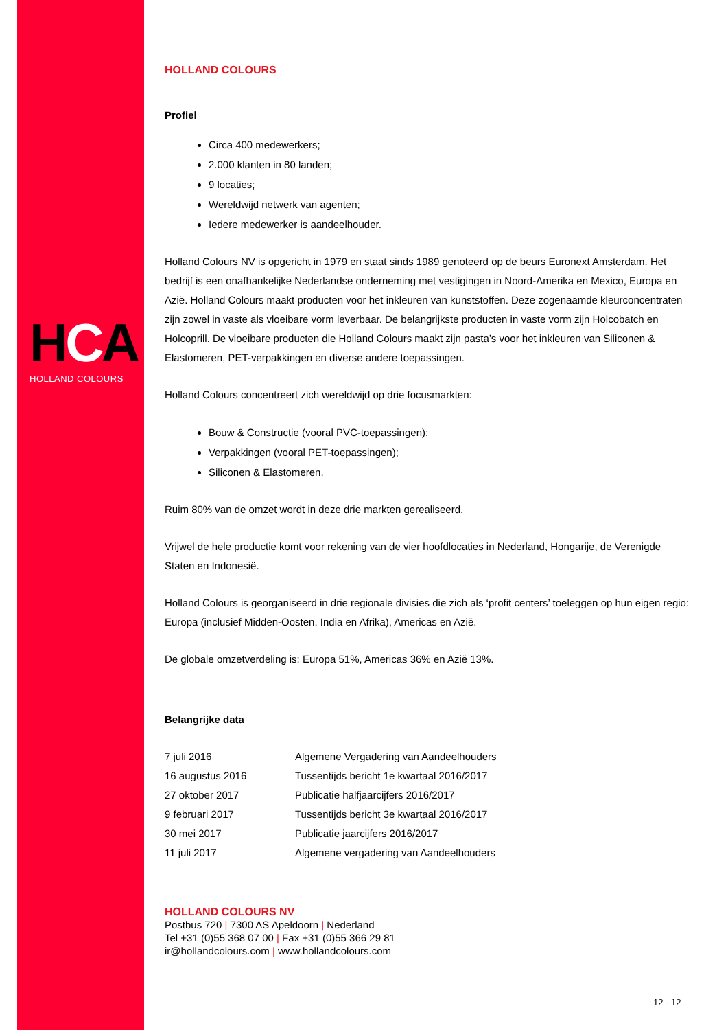HCA
HOLLAND COLOURS
HOLLAND COLOURS
Profiel
Circa 400 medewerkers;
2.000 klanten in 80 landen;
9 locaties;
Wereldwijd netwerk van agenten;
Iedere medewerker is aandeelhouder.
Holland Colours NV is opgericht in 1979 en staat sinds 1989 genoteerd op de beurs Euronext Amsterdam. Het bedrijf is een onafhankelijke Nederlandse onderneming met vestigingen in Noord-Amerika en Mexico, Europa en Azië. Holland Colours maakt producten voor het inkleuren van kunststoffen. Deze zogenaamde kleurconcentraten zijn zowel in vaste als vloeibare vorm leverbaar. De belangrijkste producten in vaste vorm zijn Holcobatch en Holcoprill. De vloeibare producten die Holland Colours maakt zijn pasta’s voor het inkleuren van Siliconen & Elastomeren, PET-verpakkingen en diverse andere toepassingen.
Holland Colours concentreert zich wereldwijd op drie focusmarkten:
Bouw & Constructie (vooral PVC-toepassingen);
Verpakkingen (vooral PET-toepassingen);
Siliconen & Elastomeren.
Ruim 80% van de omzet wordt in deze drie markten gerealiseerd.
Vrijwel de hele productie komt voor rekening van de vier hoofdlocaties in Nederland, Hongarije, de Verenigde Staten en Indonesië.
Holland Colours is georganiseerd in drie regionale divisies die zich als ‘profit centers’ toeleggen op hun eigen regio: Europa (inclusief Midden-Oosten, India en Afrika), Americas en Azië.
De globale omzetverdeling is: Europa 51%, Americas 36% en Azië 13%.
Belangrijke data
| 7 juli 2016 | Algemene Vergadering van Aandeelhouders |
| 16 augustus 2016 | Tussentijds bericht 1e kwartaal 2016/2017 |
| 27 oktober 2017 | Publicatie halfjaarcijfers 2016/2017 |
| 9 februari 2017 | Tussentijds bericht 3e kwartaal 2016/2017 |
| 30 mei 2017 | Publicatie jaarcijfers 2016/2017 |
| 11 juli 2017 | Algemene vergadering van Aandeelhouders |
HOLLAND COLOURS NV
Postbus 720 | 7300 AS Apeldoorn | Nederland
Tel +31 (0)55 368 07 00 | Fax +31 (0)55 366 29 81
ir@hollandcolours.com | www.hollandcolours.com
12 - 12